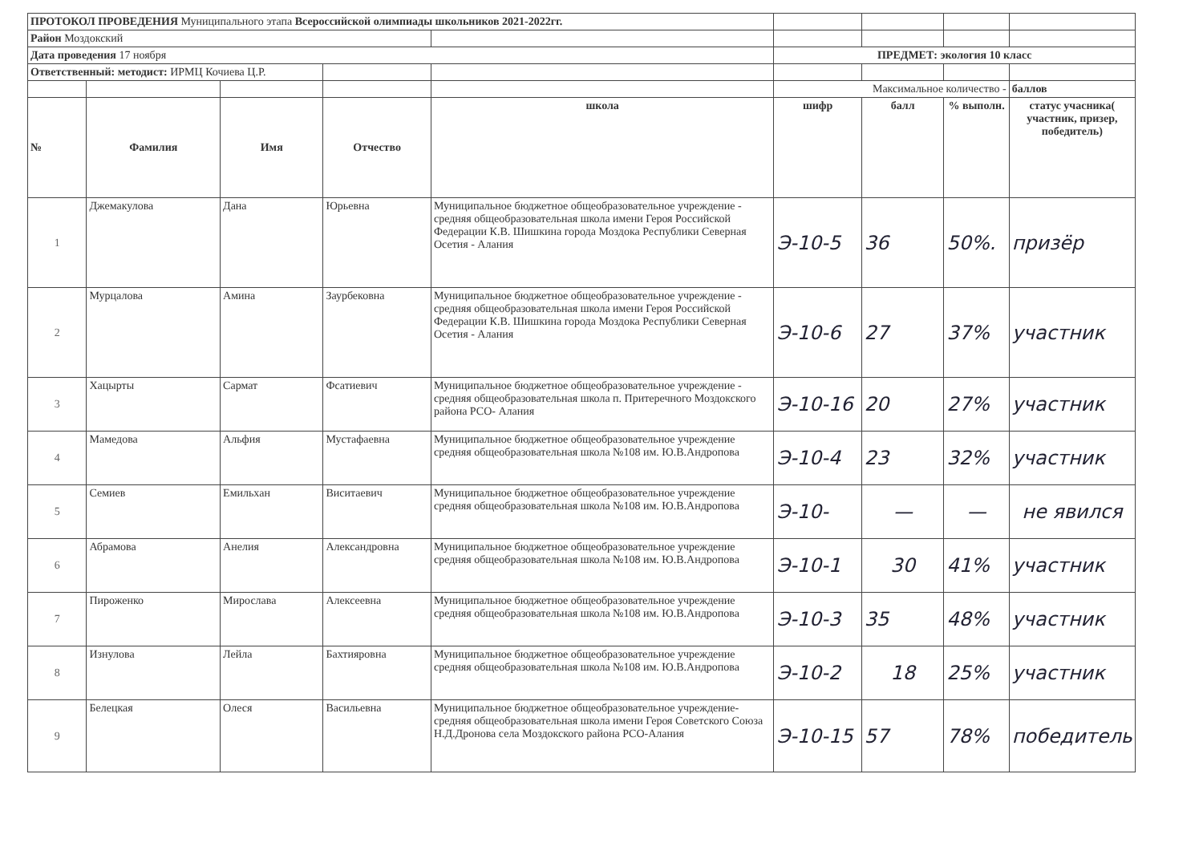| ПРОТОКОЛ ПРОВЕДЕНИЯ Муниципального этапа Всероссийской олимпиады школьников 2021-2022гг. | | | | | | | | |
| Район Моздокский | | | | | | | | |
| Дата проведения 17 ноября | | | | | ПРЕДМЕТ: экология 10 класс | | | |
| Ответственный: методист: ИРМЦ Кочиева Ц.Р. | | | | | | | | |
| | | | | | Максимальное количество - | | | баллов |
| № | Фамилия | Имя | Отчество | школа | шифр | балл | % выполн. | статус учасника( участник, призер, победитель) |
| 1 | Джемакулова | Дана | Юрьевна | Муниципальное бюджетное общеобразовательное учреждение - средняя общеобразовательная школа имени Героя Российской Федерации К.В. Шишкина города Моздока Республики Северная Осетия - Алания | Э-10-5 | 36 | 50%. | призёр |
| 2 | Мурцалова | Амина | Заурбековна | Муниципальное бюджетное общеобразовательное учреждение - средняя общеобразовательная школа имени Героя Российской Федерации К.В. Шишкина города Моздока Республики Северная Осетия - Алания | Э-10-6 | 27 | 37% | участник |
| 3 | Хацырты | Сармат | Фсатиевич | Муниципальное бюджетное общеобразовательное учреждение - средняя общеобразовательная школа п. Притеречного Моздокского района РСО- Алания | Э-10-16 | 20 | 27% | участник |
| 4 | Мамедова | Альфия | Мустафаевна | Муниципальное бюджетное общеобразовательное учреждение средняя общеобразовательная школа №108 им. Ю.В.Андропова | Э-10-4 | 23 | 32% | участник |
| 5 | Семиев | Емильхан | Виситаевич | Муниципальное бюджетное общеобразовательное учреждение средняя общеобразовательная школа №108 им. Ю.В.Андропова | Э-10- | — | — | не явился |
| 6 | Абрамова | Анелия | Александровна | Муниципальное бюджетное общеобразовательное учреждение средняя общеобразовательная школа №108 им. Ю.В.Андропова | Э-10-1 | 30 | 41% | участник |
| 7 | Пироженко | Мирослава | Алексеевна | Муниципальное бюджетное общеобразовательное учреждение средняя общеобразовательная школа №108 им. Ю.В.Андропова | Э-10-3 | 35 | 48% | участник |
| 8 | Изнулова | Лейла | Бахтияровна | Муниципальное бюджетное общеобразовательное учреждение средняя общеобразовательная школа №108 им. Ю.В.Андропова | Э-10-2 | 18 | 25% | участник |
| 9 | Белецкая | Олеся | Васильевна | Муниципальное бюджетное общеобразовательное учреждение- средняя общеобразовательная школа имени Героя Советского Союза Н.Д.Дронова села Моздокского района РСО-Алания | Э-10-15 | 57 | 78% | победитель |